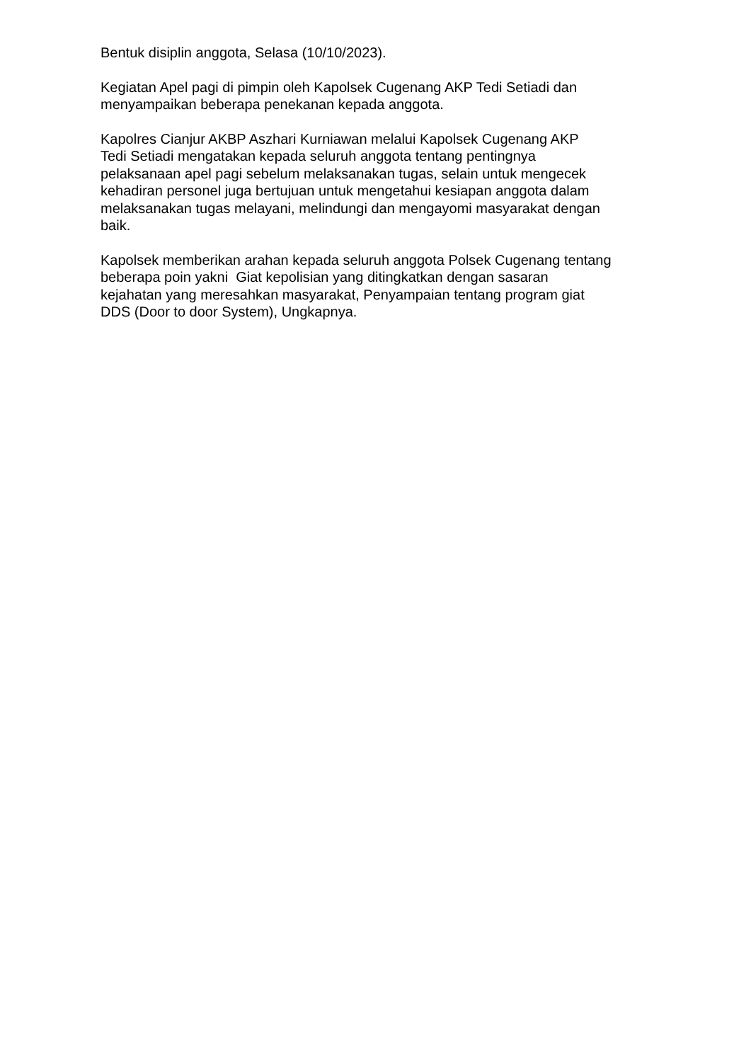Bentuk disiplin anggota, Selasa (10/10/2023).
Kegiatan Apel pagi di pimpin oleh Kapolsek Cugenang AKP Tedi Setiadi dan
menyampaikan beberapa penekanan kepada anggota.
Kapolres Cianjur AKBP Aszhari Kurniawan melalui Kapolsek Cugenang AKP
Tedi Setiadi mengatakan kepada seluruh anggota tentang pentingnya
pelaksanaan apel pagi sebelum melaksanakan tugas, selain untuk mengecek
kehadiran personel juga bertujuan untuk mengetahui kesiapan anggota dalam
melaksanakan tugas melayani, melindungi dan mengayomi masyarakat dengan
baik.
Kapolsek memberikan arahan kepada seluruh anggota Polsek Cugenang tentang
beberapa poin yakni Giat kepolisian yang ditingkatkan dengan sasaran
kejahatan yang meresahkan masyarakat, Penyampaian tentang program giat
DDS (Door to door System), Ungkapnya.